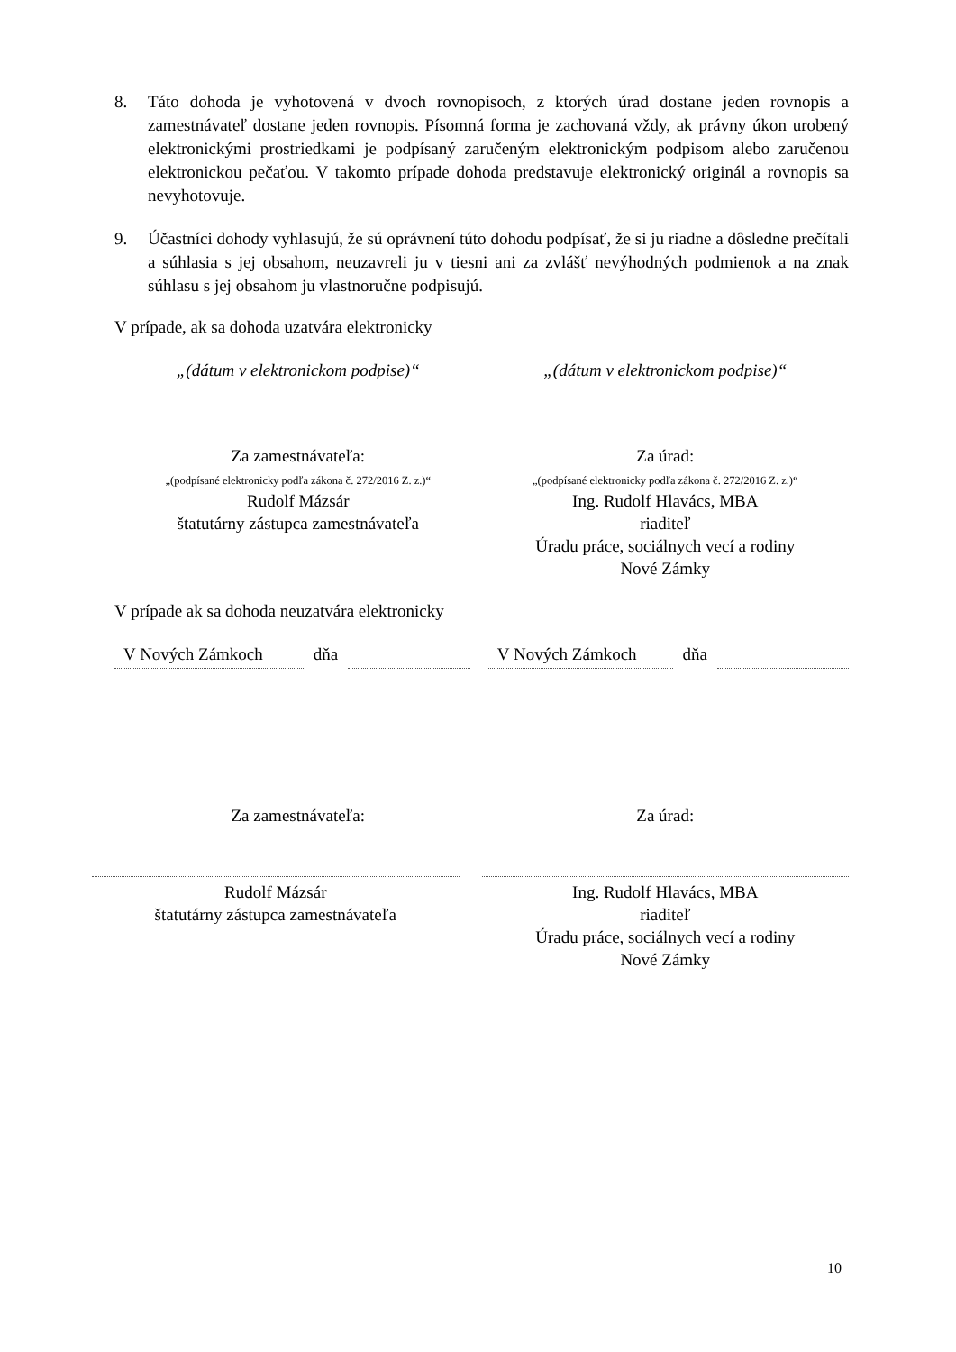8. Táto dohoda je vyhotovená v dvoch rovnopisoch, z ktorých úrad dostane jeden rovnopis a zamestnávateľ dostane jeden rovnopis. Písomná forma je zachovaná vždy, ak právny úkon urobený elektronickými prostriedkami je podpísaný zaručeným elektronickým podpisom alebo zaručenou elektronickou pečaťou. V takomto prípade dohoda predstavuje elektronický originál a rovnopis sa nevyhotovuje.
9. Účastníci dohody vyhlasujú, že sú oprávnení túto dohodu podpísať, že si ju riadne a dôsledne prečítali a súhlasia s jej obsahom, neuzavreli ju v tiesni ani za zvlášť nevýhodných podmienok a na znak súhlasu s jej obsahom ju vlastnoručne podpisujú.
V prípade, ak sa dohoda uzatvára elektronicky
„(dátum v elektronickom podpise)“
„(dátum v elektronickom podpise)“
Za zamestnávateľa:
„(podpísané elektronicky podľa zákona č. 272/2016 Z. z.)“
Rudolf Mázsár
štatutárny zástupca zamestnávateľa
Za úrad:
„(podpísané elektronicky podľa zákona č. 272/2016 Z. z.)“
Ing. Rudolf Hlavács, MBA
riaditeľ
Úradu práce, sociálnych vecí a rodiny
Nové Zámky
V prípade ak sa dohoda neuzatvára elektronicky
V Nových Zámkoch dňa V Nových Zámkoch dňa
Za zamestnávateľa: Za úrad:
Rudolf Mázsár
štatutárny zástupca zamestnávateľa
Ing. Rudolf Hlavács, MBA
riaditeľ
Úradu práce, sociálnych vecí a rodiny
Nové Zámky
10